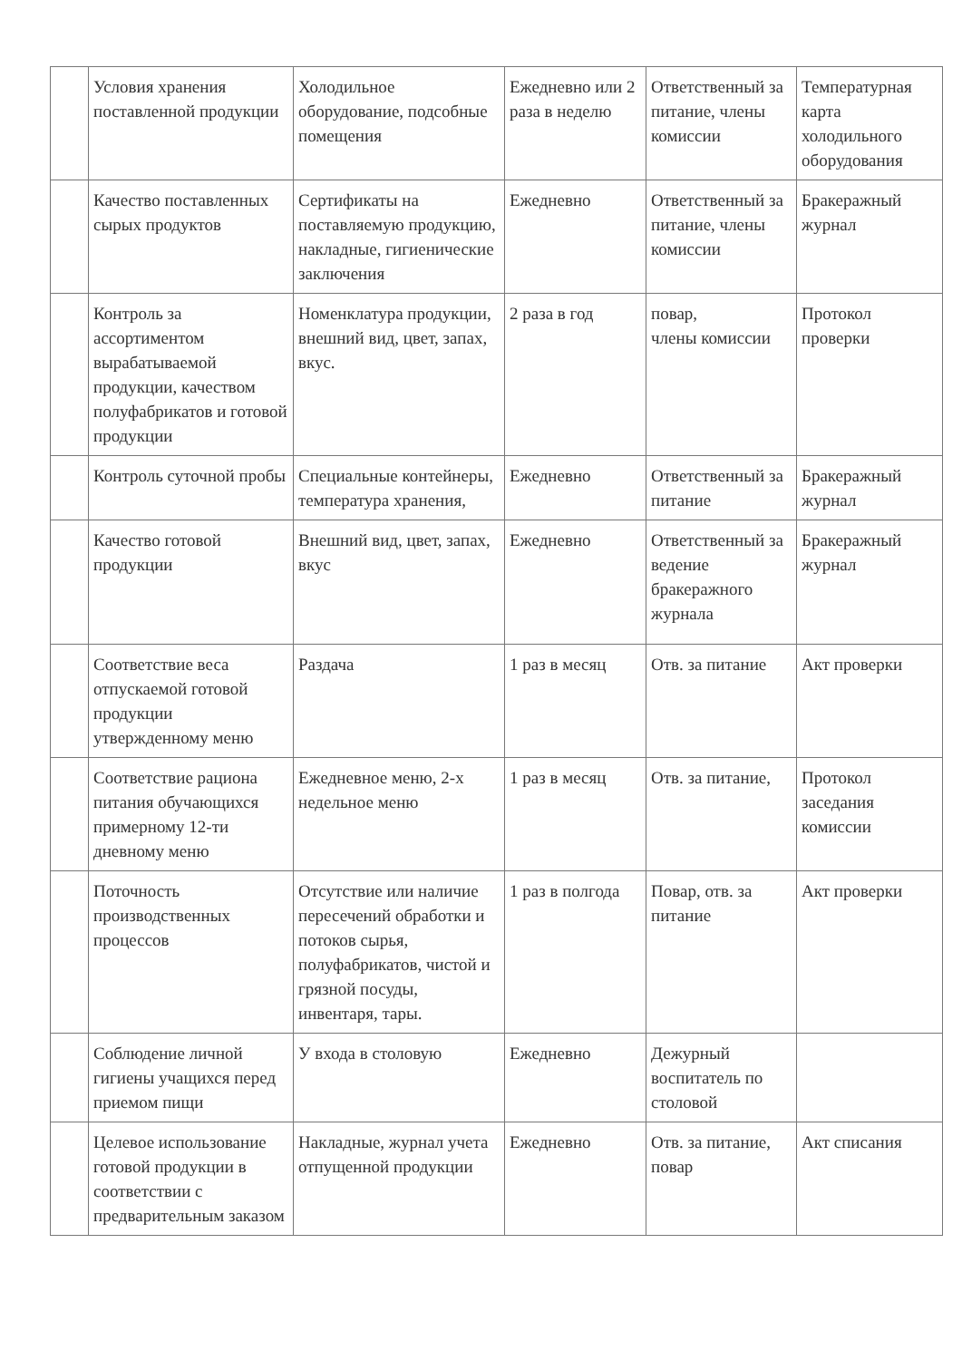| | Условия хранения поставленной продукции | Холодильное оборудование, подсобные помещения | Ежедневно или 2 раза в неделю | Ответственный за питание, члены комиссии | Температурная карта холодильного оборудования |
| | Качество поставленных сырых продуктов | Сертификаты на поставляемую продукцию, накладные, гигиенические заключения | Ежедневно | Ответственный за питание, члены комиссии | Бракеражный журнал |
| | Контроль за ассортиментом вырабатываемой продукции, качеством полуфабрикатов и готовой продукции | Номенклатура продукции, внешний вид, цвет, запах, вкус. | 2 раза в год | повар, члены комиссии | Протокол проверки |
| | Контроль суточной пробы | Специальные контейнеры, температура хранения, | Ежедневно | Ответственный за питание | Бракеражный журнал |
| | Качество готовой продукции | Внешний вид, цвет, запах, вкус | Ежедневно | Ответственный за ведение бракеражного журнала | Бракеражный журнал |
| | Соответствие веса отпускаемой готовой продукции утвержденному меню | Раздача | 1 раз в месяц | Отв. за питание | Акт проверки |
| | Соответствие рациона питания обучающихся примерному 12-ти дневному меню | Ежедневное меню, 2-х недельное меню | 1 раз в месяц | Отв. за питание, | Протокол заседания комиссии |
| | Поточность производственных процессов | Отсутствие или наличие пересечений обработки и потоков сырья, полуфабрикатов, чистой и грязной посуды, инвентаря, тары. | 1 раз в полгода | Повар, отв. за питание | Акт проверки |
| | Соблюдение личной гигиены учащихся перед приемом пищи | У входа в столовую | Ежедневно | Дежурный воспитатель по столовой | |
| | Целевое использование готовой продукции в соответствии с предварительным заказом | Накладные, журнал учета отпущенной продукции | Ежедневно | Отв. за питание, повар | Акт списания |